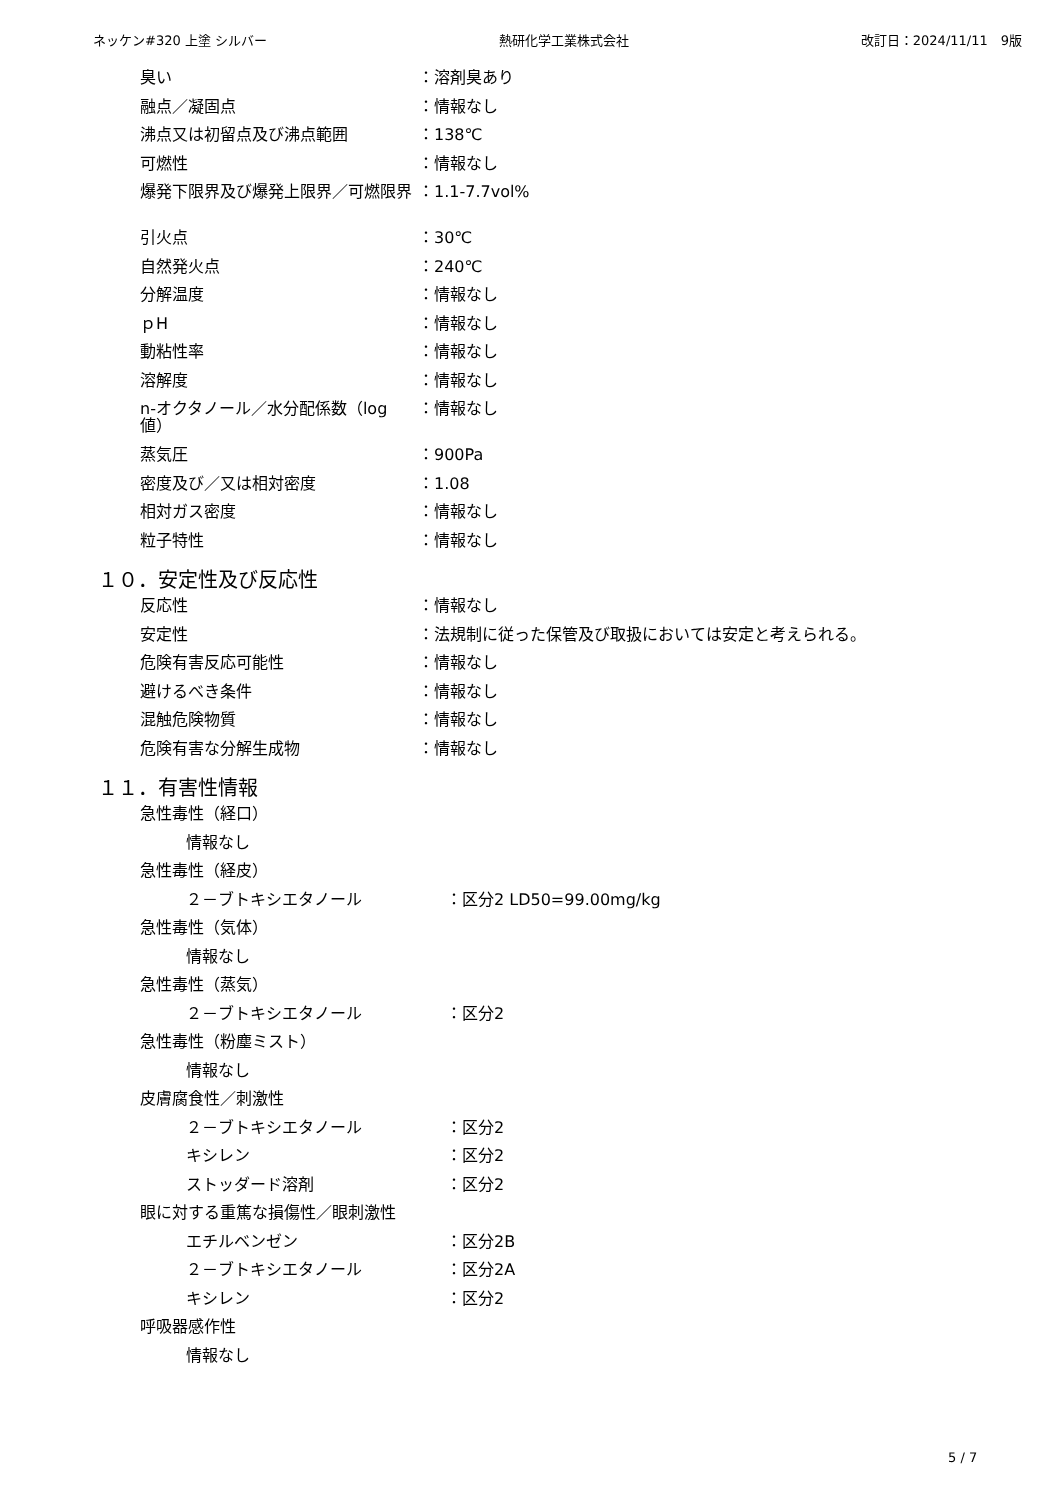ネッケン#320 上塗 シルバー 熱研化学工業株式会社 改訂日：2024/11/11　9版
| 臭い | ：溶剤臭あり |
| 融点／凝固点 | ：情報なし |
| 沸点又は初留点及び沸点範囲 | ：138℃ |
| 可燃性 | ：情報なし |
| 爆発下限界及び爆発上限界／可燃限界 | ：1.1-7.7vol% |
| 引火点 | ：30℃ |
| 自然発火点 | ：240℃ |
| 分解温度 | ：情報なし |
| ｐH | ：情報なし |
| 動粘性率 | ：情報なし |
| 溶解度 | ：情報なし |
| n-オクタノール／水分配係数（log 値） | ：情報なし |
| 蒸気圧 | ：900Pa |
| 密度及び／又は相対密度 | ：1.08 |
| 相対ガス密度 | ：情報なし |
| 粒子特性 | ：情報なし |
１０．安定性及び反応性
| 反応性 | ：情報なし |
| 安定性 | ：法規制に従った保管及び取扱においては安定と考えられる。 |
| 危険有害反応可能性 | ：情報なし |
| 避けるべき条件 | ：情報なし |
| 混触危険物質 | ：情報なし |
| 危険有害な分解生成物 | ：情報なし |
１１．有害性情報
| 急性毒性（経口） | |
| 情報なし | |
| 急性毒性（経皮） | |
| ２－ブトキシエタノール | ：区分2 LD50=99.00mg/kg |
| 急性毒性（気体） | |
| 情報なし | |
| 急性毒性（蒸気） | |
| ２－ブトキシエタノール | ：区分2 |
| 急性毒性（粉塵ミスト） | |
| 情報なし | |
| 皮膚腐食性／刺激性 | |
| ２－ブトキシエタノール | ：区分2 |
| キシレン | ：区分2 |
| ストッダード溶剤 | ：区分2 |
| 眼に対する重篤な損傷性／眼刺激性 | |
| エチルベンゼン | ：区分2B |
| ２－ブトキシエタノール | ：区分2A |
| キシレン | ：区分2 |
| 呼吸器感作性 | |
| 情報なし | |
5 / 7